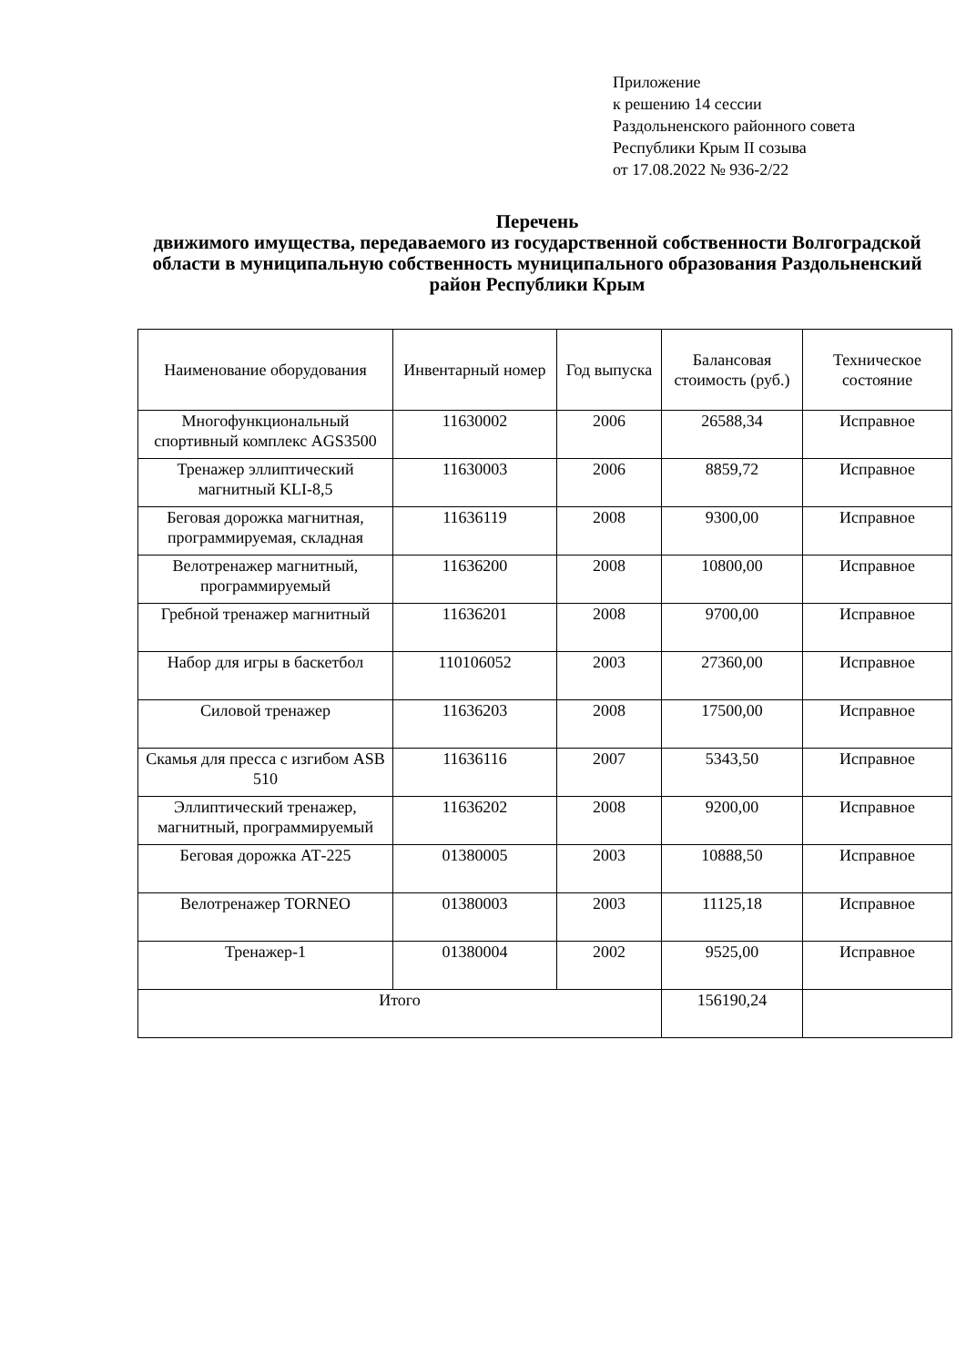Приложение
к решению 14 сессии
Раздольненского районного совета
Республики Крым II созыва
от 17.08.2022 № 936-2/22
Перечень
движимого имущества, передаваемого из государственной собственности Волгоградской области в муниципальную собственность муниципального образования Раздольненский район Республики Крым
| Наименование оборудования | Инвентарный номер | Год выпуска | Балансовая стоимость (руб.) | Техническое состояние |
| --- | --- | --- | --- | --- |
| Многофункциональный спортивный комплекс AGS3500 | 11630002 | 2006 | 26588,34 | Исправное |
| Тренажер эллиптический магнитный KLI-8,5 | 11630003 | 2006 | 8859,72 | Исправное |
| Беговая дорожка магнитная, программируемая, складная | 11636119 | 2008 | 9300,00 | Исправное |
| Велотренажер магнитный, программируемый | 11636200 | 2008 | 10800,00 | Исправное |
| Гребной тренажер магнитный | 11636201 | 2008 | 9700,00 | Исправное |
| Набор для игры в баскетбол | 110106052 | 2003 | 27360,00 | Исправное |
| Силовой тренажер | 11636203 | 2008 | 17500,00 | Исправное |
| Скамья для пресса с изгибом ASB 510 | 11636116 | 2007 | 5343,50 | Исправное |
| Эллиптический тренажер, магнитный, программируемый | 11636202 | 2008 | 9200,00 | Исправное |
| Беговая дорожка АТ-225 | 01380005 | 2003 | 10888,50 | Исправное |
| Велотренажер TORNEO | 01380003 | 2003 | 11125,18 | Исправное |
| Тренажер-1 | 01380004 | 2002 | 9525,00 | Исправное |
| Итого | | | 156190,24 | |